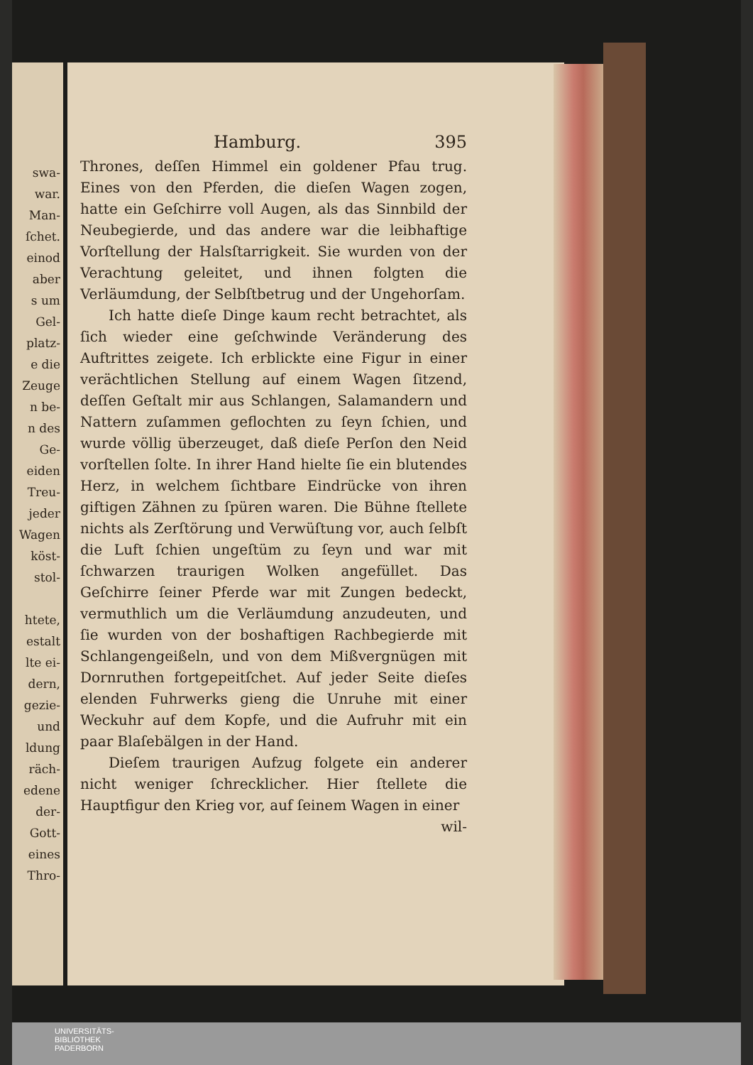swa-
war.
Man-
ſchet.
einod
aber
s um
Gel-
platz-
e die
Zeuge
n be-
n des
Ge-
eiden
Treu-
jeder
Wagen
köst-
stol-
htete,
estalt
lte ei-
dern,
gezie-
und
ldung
räch-
edene
der-
Gott-
eines
Thro-
Hamburg. 395
Thrones, deſſen Himmel ein goldener Pfau trug. Eines von den Pferden, die dieſen Wagen zogen, hatte ein Geſchirre voll Augen, als das Sinnbild der Neubegierde, und das andere war die leibhaftige Vorſtellung der Halsſtarrigkeit. Sie wurden von der Verachtung geleitet, und ihnen folgten die Verläumdung, der Selbſtbetrug und der Ungehorſam.
Ich hatte dieſe Dinge kaum recht betrachtet, als ſich wieder eine geſchwinde Veränderung des Auftrittes zeigete. Ich erblickte eine Figur in einer verächtlichen Stellung auf einem Wagen ſitzend, deſſen Geſtalt mir aus Schlangen, Salamandern und Nattern zuſammen geflochten zu ſeyn ſchien, und wurde völlig überzeuget, daß dieſe Perſon den Neid vorſtellen ſolte. In ihrer Hand hielte ſie ein blutendes Herz, in welchem ſichtbare Eindrücke von ihren giftigen Zähnen zu ſpüren waren. Die Bühne ſtellete nichts als Zerſtörung und Verwüſtung vor, auch ſelbſt die Luft ſchien ungeſtüm zu ſeyn und war mit ſchwarzen traurigen Wolken angefüllet. Das Geſchirre ſeiner Pferde war mit Zungen bedeckt, vermuthlich um die Verläumdung anzudeuten, und ſie wurden von der boshaftigen Rachbegierde mit Schlangengeißeln, und von dem Mißvergnügen mit Dornruthen fortgepeitſchet. Auf jeder Seite dieſes elenden Fuhrwerks gieng die Unruhe mit einer Weckuhr auf dem Kopfe, und die Aufruhr mit ein paar Blaſebälgen in der Hand.
Dieſem traurigen Aufzug folgete ein anderer nicht weniger ſchrecklicher. Hier ſtellete die Hauptfigur den Krieg vor, auf ſeinem Wagen in einer
wil-
UNIVERSITÄTS-
BIBLIOTHEK
PADERBORN